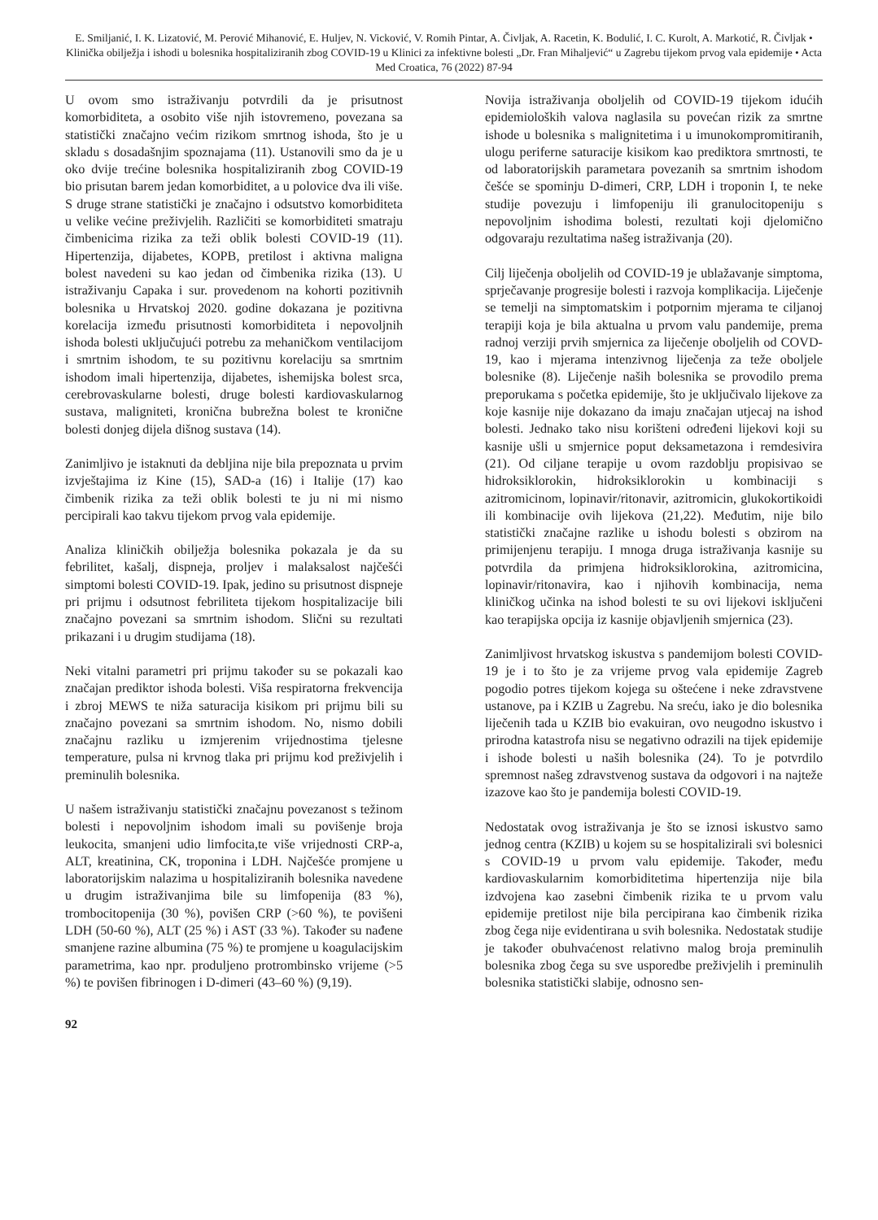E. Smiljanić, I. K. Lizatović, M. Perović Mihanović, E. Huljev, N. Vicković, V. Romih Pintar, A. Čivljak, A. Racetin, K. Bodulić, I. C. Kurolt, A. Markotić, R. Čivljak • Klinička obilježja i ishodi u bolesnika hospitaliziranih zbog COVID-19 u Klinici za infektivne bolesti „Dr. Fran Mihaljević“ u Zagrebu tijekom prvog vala epidemije • Acta Med Croatica, 76 (2022) 87-94
U ovom smo istraživanju potvrdili da je prisutnost komorbiditeta, a osobito više njih istovremeno, povezana sa statistički značajno većim rizikom smrtnog ishoda, što je u skladu s dosadašnjim spoznajama (11). Ustanovili smo da je u oko dvije trećine bolesnika hospitaliziranih zbog COVID-19 bio prisutan barem jedan komorbiditet, a u polovice dva ili više. S druge strane statistički je značajno i odsutstvo komorbiditeta u velike većine preživjelih. Različiti se komorbiditeti smatraju čimbenicima rizika za teži oblik bolesti COVID-19 (11). Hipertenzija, dijabetes, KOPB, pretilost i aktivna maligna bolest navedeni su kao jedan od čimbenika rizika (13). U istraživanju Capaka i sur. provedenom na kohorti pozitivnih bolesnika u Hrvatskoj 2020. godine dokazana je pozitivna korelacija između prisutnosti komorbiditeta i nepovoljnih ishoda bolesti uključujući potrebu za mehaničkom ventilacijom i smrtnim ishodom, te su pozitivnu korelaciju sa smrtnim ishodom imali hipertenzija, dijabetes, ishemijska bolest srca, cerebrovaskularne bolesti, druge bolesti kardiovaskularnog sustava, maligniteti, kronična bubrežna bolest te kronične bolesti donjeg dijela dišnog sustava (14).
Zanimljivo je istaknuti da debljina nije bila prepoznata u prvim izvještajima iz Kine (15), SAD-a (16) i Italije (17) kao čimbenik rizika za teži oblik bolesti te ju ni mi nismo percipirali kao takvu tijekom prvog vala epidemije.
Analiza kliničkih obilježja bolesnika pokazala je da su febrilitet, kašalj, dispneja, proljev i malaksalost najčešći simptomi bolesti COVID-19. Ipak, jedino su prisutnost dispneje pri prijmu i odsutnost febriliteta tijekom hospitalizacije bili značajno povezani sa smrtnim ishodom. Slični su rezultati prikazani i u drugim studijama (18).
Neki vitalni parametri pri prijmu također su se pokazali kao značajan prediktor ishoda bolesti. Viša respiratorna frekvencija i zbroj MEWS te niža saturacija kisikom pri prijmu bili su značajno povezani sa smrtnim ishodom. No, nismo dobili značajnu razliku u izmjerenim vrijednostima tjelesne temperature, pulsa ni krvnog tlaka pri prijmu kod preživjelih i preminulih bolesnika.
U našem istraživanju statistički značajnu povezanost s težinom bolesti i nepovoljnim ishodom imali su povišenje broja leukocita, smanjeni udio limfocita,te više vrijednosti CRP-a, ALT, kreatinina, CK, troponina i LDH. Najčešće promjene u laboratorijskim nalazima u hospitaliziranih bolesnika navedene u drugim istraživanjima bile su limfopenija (83 %), trombocitopenija (30 %), povišen CRP (>60 %), te povišeni LDH (50-60 %), ALT (25 %) i AST (33 %). Također su nađene smanjene razine albumina (75 %) te promjene u koagulacijskim parametrima, kao npr. produljeno protrombinsko vrijeme (>5 %) te povišen fibrinogen i D-dimeri (43–60 %) (9,19).
Novija istraživanja oboljelih od COVID-19 tijekom idućih epidemioloških valova naglasila su povećan rizik za smrtne ishode u bolesnika s malignitetima i u imunokompromitiranih, ulogu periferne saturacije kisikom kao prediktora smrtnosti, te od laboratorijskih parametara povezanih sa smrtnim ishodom češće se spominju D-dimeri, CRP, LDH i troponin I, te neke studije povezuju i limfopeniju ili granulocitopeniju s nepovoljnim ishodima bolesti, rezultati koji djelomično odgovaraju rezultatima našeg istraživanja (20).
Cilj liječenja oboljelih od COVID-19 je ublažavanje simptoma, sprječavanje progresije bolesti i razvoja komplikacija. Liječenje se temelji na simptomatskim i potpornim mjerama te ciljanoj terapiji koja je bila aktualna u prvom valu pandemije, prema radnoj verziji prvih smjernica za liječenje oboljelih od COVD-19, kao i mjerama intenzivnog liječenja za teže oboljele bolesnike (8). Liječenje naših bolesnika se provodilo prema preporukama s početka epidemije, što je uključivalo lijekove za koje kasnije nije dokazano da imaju značajan utjecaj na ishod bolesti. Jednako tako nisu korišteni određeni lijekovi koji su kasnije ušli u smjernice poput deksametazona i remdesivira (21). Od ciljane terapije u ovom razdoblju propisivao se hidroksiklorokin, hidroksiklorokin u kombinaciji s azitromicinom, lopinavir/ritonavir, azitromicin, glukokortikoidi ili kombinacije ovih lijekova (21,22). Međutim, nije bilo statistički značajne razlike u ishodu bolesti s obzirom na primijenjenu terapiju. I mnoga druga istraživanja kasnije su potvrdila da primjena hidroksiklorokina, azitromicina, lopinavir/ritonavira, kao i njihovih kombinacija, nema kliničkog učinka na ishod bolesti te su ovi lijekovi isključeni kao terapijska opcija iz kasnije objavljenih smjernica (23).
Zanimljivost hrvatskog iskustva s pandemijom bolesti COVID-19 je i to što je za vrijeme prvog vala epidemije Zagreb pogodio potres tijekom kojega su oštećene i neke zdravstvene ustanove, pa i KZIB u Zagrebu. Na sreću, iako je dio bolesnika liječenih tada u KZIB bio evakuiran, ovo neugodno iskustvo i prirodna katastrofa nisu se negativno odrazili na tijek epidemije i ishode bolesti u naših bolesnika (24). To je potvrdilo spremnost našeg zdravstvenog sustava da odgovori i na najteže izazove kao što je pandemija bolesti COVID-19.
Nedostatak ovog istraživanja je što se iznosi iskustvo samo jednog centra (KZIB) u kojem su se hospitalizirali svi bolesnici s COVID-19 u prvom valu epidemije. Također, među kardiovaskularnim komorbiditetima hipertenzija nije bila izdvojena kao zasebni čimbenik rizika te u prvom valu epidemije pretilost nije bila percipirana kao čimbenik rizika zbog čega nije evidentirana u svih bolesnika. Nedostatak studije je također obuhvaćenost relativno malog broja preminulih bolesnika zbog čega su sve usporedbe preživjelih i preminulih bolesnika statistički slabije, odnosno sen-
92